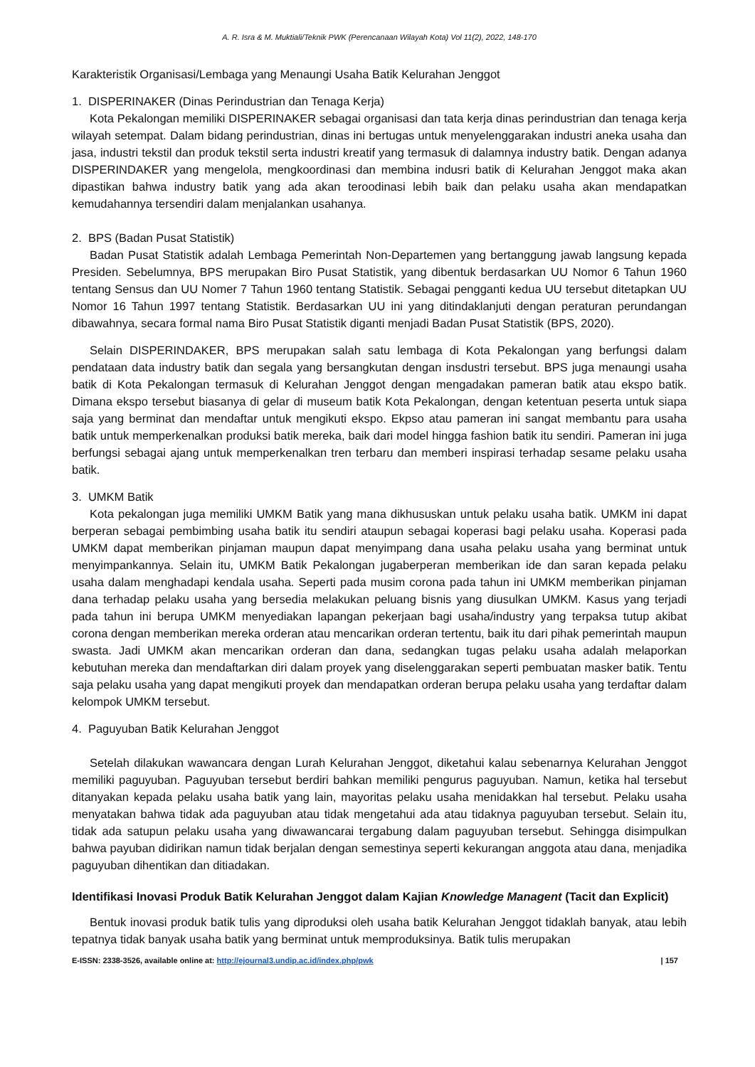A. R. Isra & M. Muktiali/Teknik PWK (Perencanaan Wilayah Kota) Vol 11(2), 2022, 148-170
Karakteristik Organisasi/Lembaga yang Menaungi Usaha Batik Kelurahan Jenggot
1. DISPERINAKER (Dinas Perindustrian dan Tenaga Kerja)
Kota Pekalongan memiliki DISPERINAKER sebagai organisasi dan tata kerja dinas perindustrian dan tenaga kerja wilayah setempat. Dalam bidang perindustrian, dinas ini bertugas untuk menyelenggarakan industri aneka usaha dan jasa, industri tekstil dan produk tekstil serta industri kreatif yang termasuk di dalamnya industry batik. Dengan adanya DISPERINDAKER yang mengelola, mengkoordinasi dan membina indusri batik di Kelurahan Jenggot maka akan dipastikan bahwa industry batik yang ada akan teroodinasi lebih baik dan pelaku usaha akan mendapatkan kemudahannya tersendiri dalam menjalankan usahanya.
2. BPS (Badan Pusat Statistik)
Badan Pusat Statistik adalah Lembaga Pemerintah Non-Departemen yang bertanggung jawab langsung kepada Presiden. Sebelumnya, BPS merupakan Biro Pusat Statistik, yang dibentuk berdasarkan UU Nomor 6 Tahun 1960 tentang Sensus dan UU Nomer 7 Tahun 1960 tentang Statistik. Sebagai pengganti kedua UU tersebut ditetapkan UU Nomor 16 Tahun 1997 tentang Statistik. Berdasarkan UU ini yang ditindaklanjuti dengan peraturan perundangan dibawahnya, secara formal nama Biro Pusat Statistik diganti menjadi Badan Pusat Statistik (BPS, 2020).
Selain DISPERINDAKER, BPS merupakan salah satu lembaga di Kota Pekalongan yang berfungsi dalam pendataan data industry batik dan segala yang bersangkutan dengan insdustri tersebut. BPS juga menaungi usaha batik di Kota Pekalongan termasuk di Kelurahan Jenggot dengan mengadakan pameran batik atau ekspo batik. Dimana ekspo tersebut biasanya di gelar di museum batik Kota Pekalongan, dengan ketentuan peserta untuk siapa saja yang berminat dan mendaftar untuk mengikuti ekspo. Ekpso atau pameran ini sangat membantu para usaha batik untuk memperkenalkan produksi batik mereka, baik dari model hingga fashion batik itu sendiri. Pameran ini juga berfungsi sebagai ajang untuk memperkenalkan tren terbaru dan memberi inspirasi terhadap sesame pelaku usaha batik.
3. UMKM Batik
Kota pekalongan juga memiliki UMKM Batik yang mana dikhususkan untuk pelaku usaha batik. UMKM ini dapat berperan sebagai pembimbing usaha batik itu sendiri ataupun sebagai koperasi bagi pelaku usaha. Koperasi pada UMKM dapat memberikan pinjaman maupun dapat menyimpang dana usaha pelaku usaha yang berminat untuk menyimpankannya. Selain itu, UMKM Batik Pekalongan jugaberperan memberikan ide dan saran kepada pelaku usaha dalam menghadapi kendala usaha. Seperti pada musim corona pada tahun ini UMKM memberikan pinjaman dana terhadap pelaku usaha yang bersedia melakukan peluang bisnis yang diusulkan UMKM. Kasus yang terjadi pada tahun ini berupa UMKM menyediakan lapangan pekerjaan bagi usaha/industry yang terpaksa tutup akibat corona dengan memberikan mereka orderan atau mencarikan orderan tertentu, baik itu dari pihak pemerintah maupun swasta. Jadi UMKM akan mencarikan orderan dan dana, sedangkan tugas pelaku usaha adalah melaporkan kebutuhan mereka dan mendaftarkan diri dalam proyek yang diselenggarakan seperti pembuatan masker batik. Tentu saja pelaku usaha yang dapat mengikuti proyek dan mendapatkan orderan berupa pelaku usaha yang terdaftar dalam kelompok UMKM tersebut.
4. Paguyuban Batik Kelurahan Jenggot
Setelah dilakukan wawancara dengan Lurah Kelurahan Jenggot, diketahui kalau sebenarnya Kelurahan Jenggot memiliki paguyuban. Paguyuban tersebut berdiri bahkan memiliki pengurus paguyuban. Namun, ketika hal tersebut ditanyakan kepada pelaku usaha batik yang lain, mayoritas pelaku usaha menidakkan hal tersebut. Pelaku usaha menyatakan bahwa tidak ada paguyuban atau tidak mengetahui ada atau tidaknya paguyuban tersebut. Selain itu, tidak ada satupun pelaku usaha yang diwawancarai tergabung dalam paguyuban tersebut. Sehingga disimpulkan bahwa payuban didirikan namun tidak berjalan dengan semestinya seperti kekurangan anggota atau dana, menjadika paguyuban dihentikan dan ditiadakan.
Identifikasi Inovasi Produk Batik Kelurahan Jenggot dalam Kajian Knowledge Managent (Tacit dan Explicit)
Bentuk inovasi produk batik tulis yang diproduksi oleh usaha batik Kelurahan Jenggot tidaklah banyak, atau lebih tepatnya tidak banyak usaha batik yang berminat untuk memproduksinya. Batik tulis merupakan
E-ISSN: 2338-3526, available online at: http://ejournal3.undip.ac.id/index.php/pwk | 157